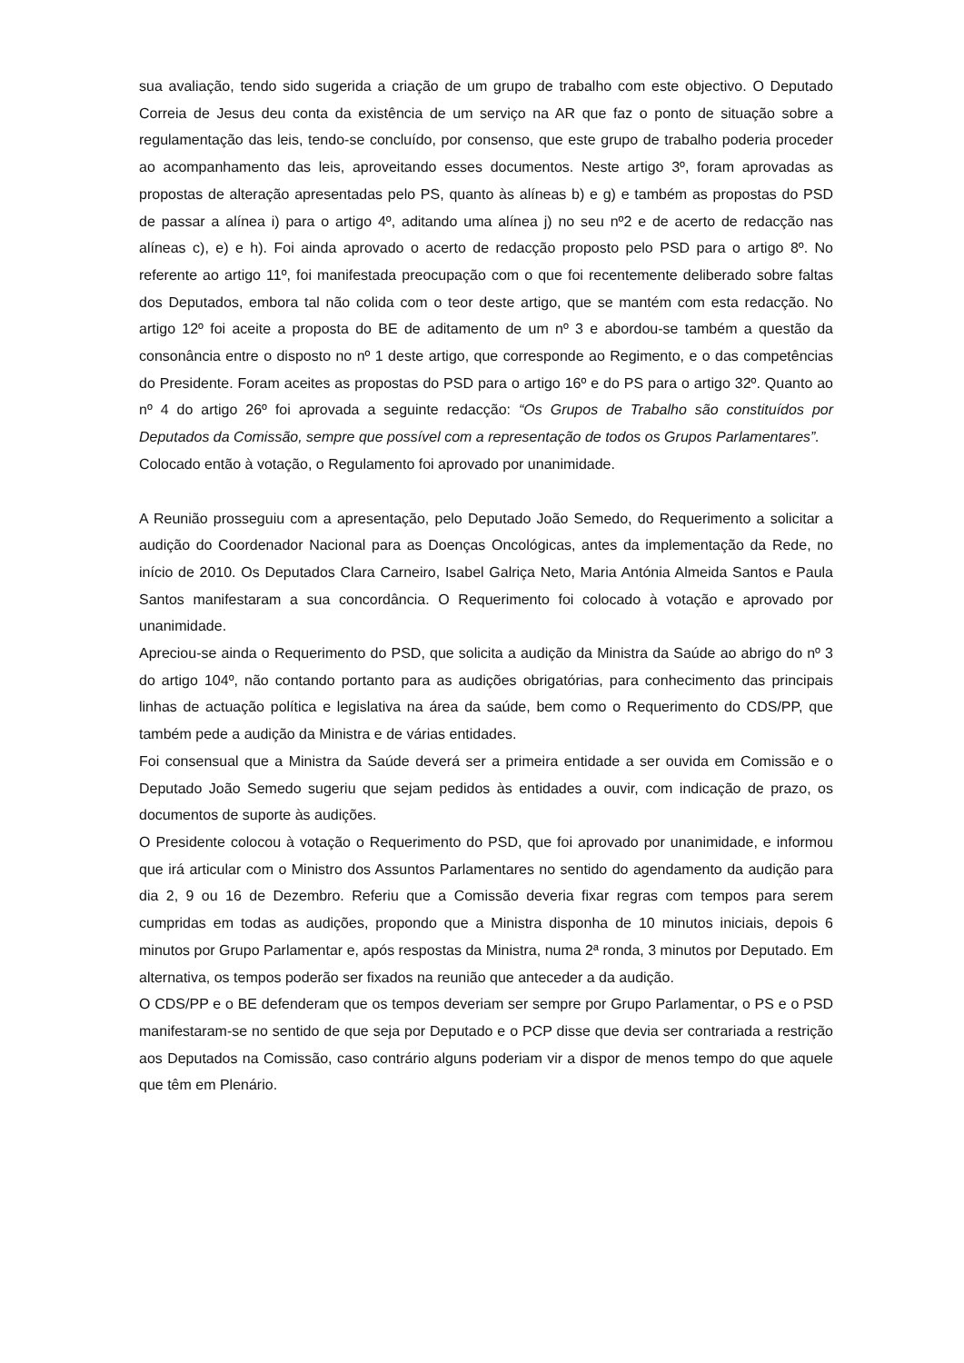sua avaliação, tendo sido sugerida a criação de um grupo de trabalho com este objectivo. O Deputado Correia de Jesus deu conta da existência de um serviço na AR que faz o ponto de situação sobre a regulamentação das leis, tendo-se concluído, por consenso, que este grupo de trabalho poderia proceder ao acompanhamento das leis, aproveitando esses documentos. Neste artigo 3º, foram aprovadas as propostas de alteração apresentadas pelo PS, quanto às alíneas b) e g) e também as propostas do PSD de passar a alínea i) para o artigo 4º, aditando uma alínea j) no seu nº2 e de acerto de redacção nas alíneas c), e) e h). Foi ainda aprovado o acerto de redacção proposto pelo PSD para o artigo 8º. No referente ao artigo 11º, foi manifestada preocupação com o que foi recentemente deliberado sobre faltas dos Deputados, embora tal não colida com o teor deste artigo, que se mantém com esta redacção. No artigo 12º foi aceite a proposta do BE de aditamento de um nº 3 e abordou-se também a questão da consonância entre o disposto no nº 1 deste artigo, que corresponde ao Regimento, e o das competências do Presidente. Foram aceites as propostas do PSD para o artigo 16º e do PS para o artigo 32º. Quanto ao nº 4 do artigo 26º foi aprovada a seguinte redacção: “Os Grupos de Trabalho são constituídos por Deputados da Comissão, sempre que possível com a representação de todos os Grupos Parlamentares”.
Colocado então à votação, o Regulamento foi aprovado por unanimidade.
A Reunião prosseguiu com a apresentação, pelo Deputado João Semedo, do Requerimento a solicitar a audição do Coordenador Nacional para as Doenças Oncológicas, antes da implementação da Rede, no início de 2010. Os Deputados Clara Carneiro, Isabel Galriça Neto, Maria Antónia Almeida Santos e Paula Santos manifestaram a sua concordância. O Requerimento foi colocado à votação e aprovado por unanimidade.
Apreciou-se ainda o Requerimento do PSD, que solicita a audição da Ministra da Saúde ao abrigo do nº 3 do artigo 104º, não contando portanto para as audições obrigatórias, para conhecimento das principais linhas de actuação política e legislativa na área da saúde, bem como o Requerimento do CDS/PP, que também pede a audição da Ministra e de várias entidades.
Foi consensual que a Ministra da Saúde deverá ser a primeira entidade a ser ouvida em Comissão e o Deputado João Semedo sugeriu que sejam pedidos às entidades a ouvir, com indicação de prazo, os documentos de suporte às audições.
O Presidente colocou à votação o Requerimento do PSD, que foi aprovado por unanimidade, e informou que irá articular com o Ministro dos Assuntos Parlamentares no sentido do agendamento da audição para dia 2, 9 ou 16 de Dezembro. Referiu que a Comissão deveria fixar regras com tempos para serem cumpridas em todas as audições, propondo que a Ministra disponha de 10 minutos iniciais, depois 6 minutos por Grupo Parlamentar e, após respostas da Ministra, numa 2ª ronda, 3 minutos por Deputado. Em alternativa, os tempos poderão ser fixados na reunião que anteceder a da audição.
O CDS/PP e o BE defenderam que os tempos deveriam ser sempre por Grupo Parlamentar, o PS e o PSD manifestaram-se no sentido de que seja por Deputado e o PCP disse que devia ser contrariada a restrição aos Deputados na Comissão, caso contrário alguns poderiam vir a dispor de menos tempo do que aquele que têm em Plenário.